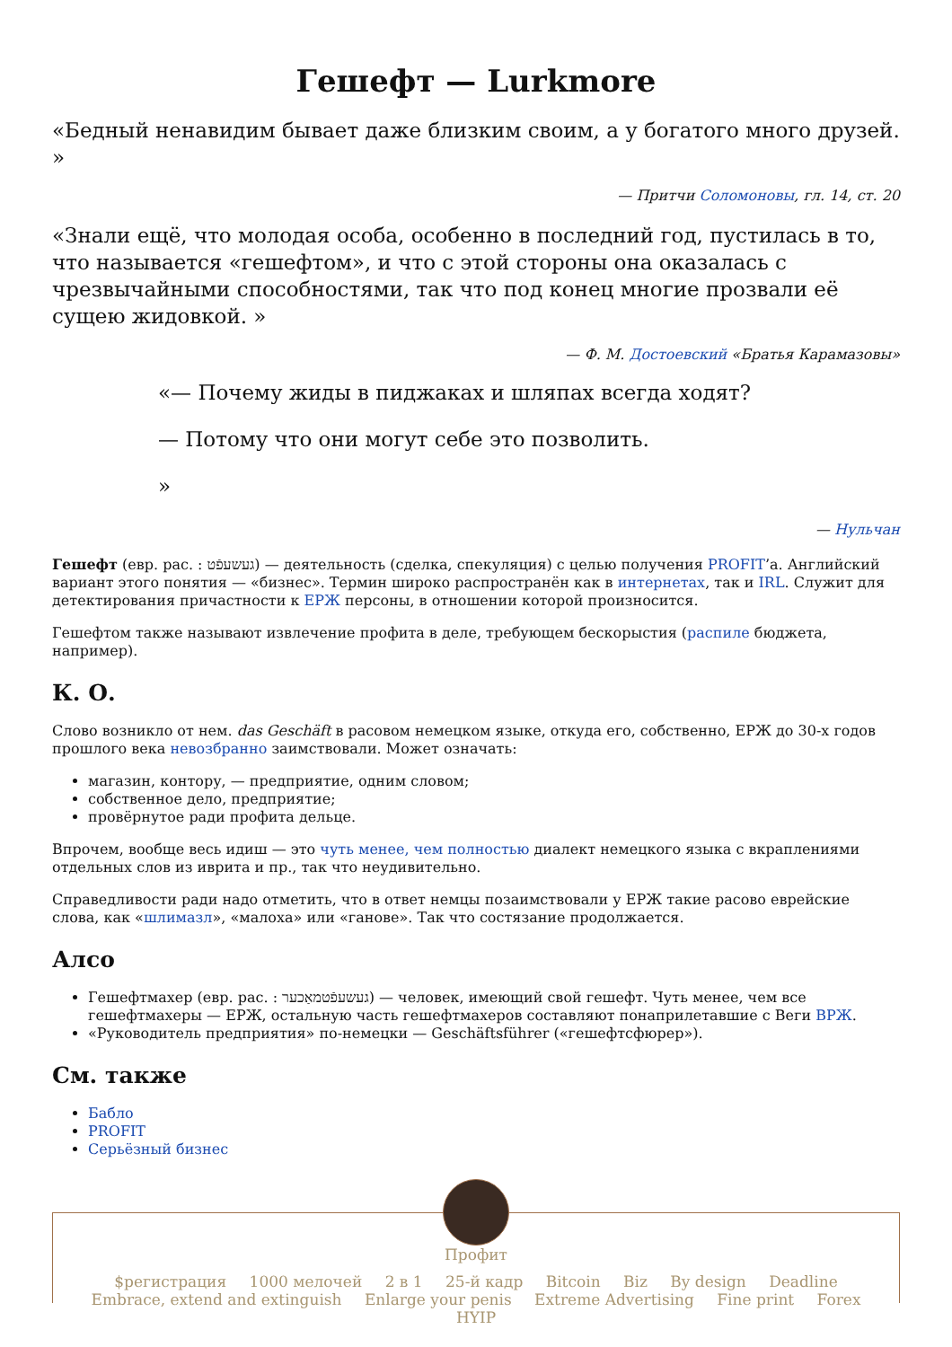Гешефт — Lurkmore
«Бедный ненавидим бывает даже близким своим, а у богатого много друзей. »
— Притчи Соломоновы, гл. 14, ст. 20
«Знали ещё, что молодая особа, особенно в последний год, пустилась в то, что называется «гешефтом», и что с этой стороны она оказалась с чрезвычайными способностями, так что под конец многие прозвали её сущею жидовкой. »
— Ф. М. Достоевский «Братья Карамазовы»
«— Почему жиды в пиджаках и шляпах всегда ходят?
— Потому что они могут себе это позволить.
»
— Нульчан
Гешефт (евр. рас. : געשעפֿט) — деятельность (сделка, спекуляция) с целью получения PROFIT’а. Английский вариант этого понятия — «бизнес». Термин широко распространён как в интернетах, так и IRL. Служит для детектирования причастности к ЕРЖ персоны, в отношении которой произносится.
Гешефтом также называют извлечение профита в деле, требующем бескорыстия (распиле бюджета, например).
К. О.
Слово возникло от нем. das Geschäft в расовом немецком языке, откуда его, собственно, ЕРЖ до 30-х годов прошлого века невозбранно заимствовали. Может означать:
магазин, контору, — предприятие, одним словом;
собственное дело, предприятие;
провёрнутое ради профита дельце.
Впрочем, вообще весь идиш — это чуть менее, чем полностью диалект немецкого языка с вкраплениями отдельных слов из иврита и пр., так что неудивительно.
Справедливости ради надо отметить, что в ответ немцы позаимствовали у ЕРЖ такие расово еврейские слова, как «шлимазл», «малоха» или «ганове». Так что состязание продолжается.
Алсо
Гешефтмахер (евр. рас. : געשעפֿטמאַכער) — человек, имеющий свой гешефт. Чуть менее, чем все гешефтмахеры — ЕРЖ, остальную часть гешефтмахеров составляют понаприлетавшие с Веги ВРЖ.
«Руководитель предприятия» по-немецки — Geschäftsführer («гешефтсфюрер»).
См. также
Бабло
PROFIT
Серьёзный бизнес
Профит
$регистрация 1000 мелочей 2 в 1 25-й кадр Bitcoin Biz By design Deadline
Embrace, extend and extinguish Enlarge your penis Extreme Advertising Fine print Forex HYIP